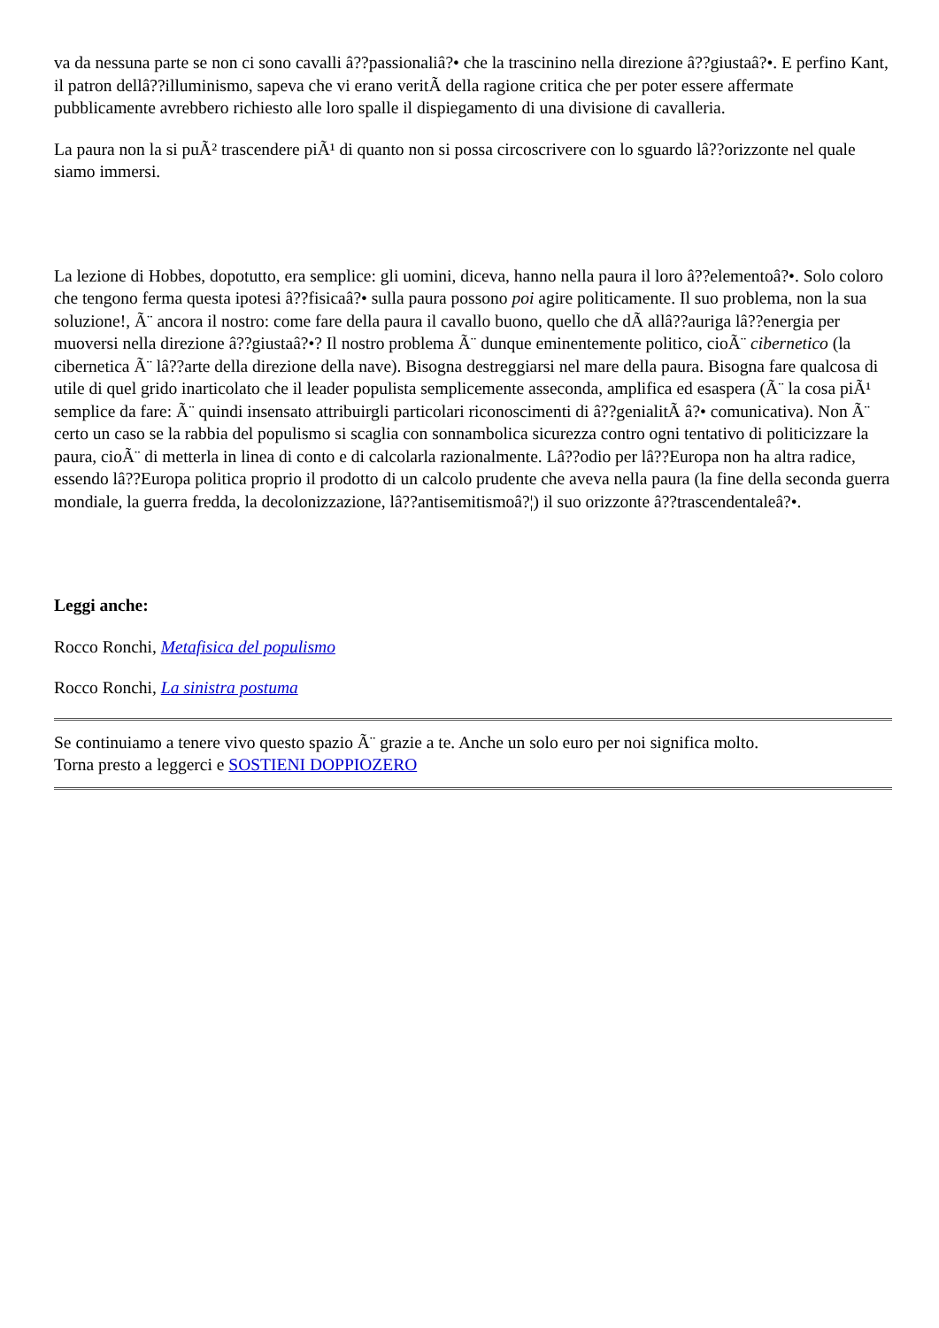va da nessuna parte se non ci sono cavalli â??passionaliâ?• che la trascinino nella direzione â??giustaâ?•. E perfino Kant, il patron dellâ??illuminismo, sapeva che vi erano veritÃ della ragione critica che per poter essere affermate pubblicamente avrebbero richiesto alle loro spalle il dispiegamento di una divisione di cavalleria.
La paura non la si puÃ² trascendere piÃ¹ di quanto non si possa circoscrivere con lo sguardo lâ??orizzonte nel quale siamo immersi.
La lezione di Hobbes, dopotutto, era semplice: gli uomini, diceva, hanno nella paura il loro â??elementoâ?•. Solo coloro che tengono ferma questa ipotesi â??fisicaâ?• sulla paura possono poi agire politicamente. Il suo problema, non la sua soluzione!, Ã¨ ancora il nostro: come fare della paura il cavallo buono, quello che dÃ allâ??auriga lâ??energia per muoversi nella direzione â??giustaâ?•? Il nostro problema Ã¨ dunque eminentemente politico, cioÃ¨ cibernetico (la cibernetica Ã¨ lâ??arte della direzione della nave). Bisogna destreggiarsi nel mare della paura. Bisogna fare qualcosa di utile di quel grido inarticolato che il leader populista semplicemente asseconda, amplifica ed esaspera (Ã¨ la cosa piÃ¹ semplice da fare: Ã¨ quindi insensato attribuirgli particolari riconoscimenti di â??genialitÃ â?• comunicativa). Non Ã¨ certo un caso se la rabbia del populismo si scaglia con sonnambolica sicurezza contro ogni tentativo di politicizzare la paura, cioÃ¨ di metterla in linea di conto e di calcolarla razionalmente. Lâ??odio per lâ??Europa non ha altra radice, essendo lâ??Europa politica proprio il prodotto di un calcolo prudente che aveva nella paura (la fine della seconda guerra mondiale, la guerra fredda, la decolonizzazione, lâ??antisemitismoâ?¦) il suo orizzonte â??trascendentaleâ?•.
Leggi anche:
Rocco Ronchi, Metafisica del populismo
Rocco Ronchi, La sinistra postuma
Se continuiamo a tenere vivo questo spazio Ã¨ grazie a te. Anche un solo euro per noi significa molto.
Torna presto a leggerci e SOSTIENI DOPPIOZERO